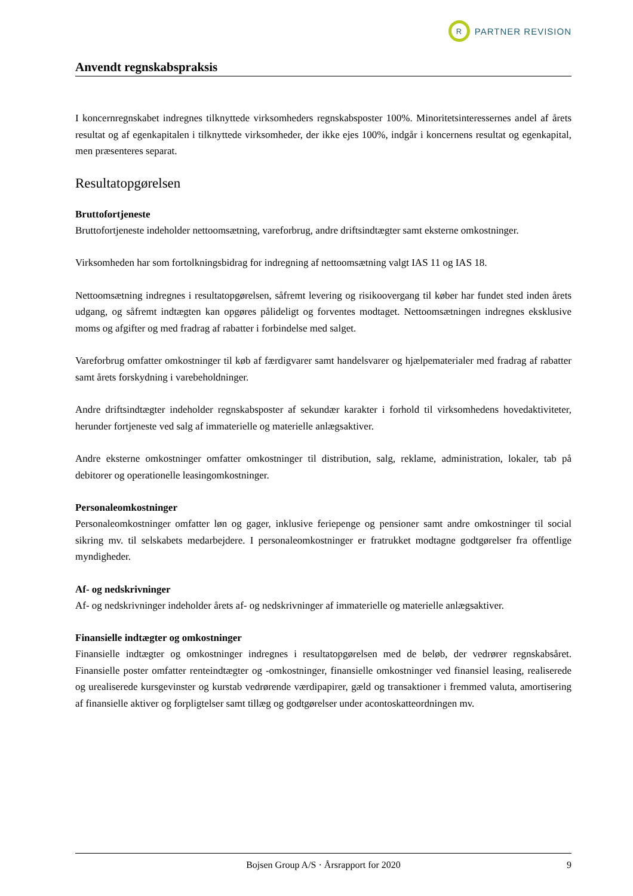R
PARTNER REVISION
Anvendt regnskabspraksis
I koncernregnskabet indregnes tilknyttede virksomheders regnskabsposter 100%. Minoritetsinteressernes andel af årets resultat og af egenkapitalen i tilknyttede virksomheder, der ikke ejes 100%, indgår i koncernens resultat og egenkapital, men præsenteres separat.
Resultatopgørelsen
Bruttofortjeneste
Bruttofortjeneste indeholder nettoomsætning, vareforbrug, andre driftsindtægter samt eksterne omkostninger.
Virksomheden har som fortolkningsbidrag for indregning af nettoomsætning valgt IAS 11 og IAS 18.
Nettoomsætning indregnes i resultatopgørelsen, såfremt levering og risikoovergang til køber har fundet sted inden årets udgang, og såfremt indtægten kan opgøres pålideligt og forventes modtaget. Nettoomsætningen indregnes eksklusive moms og afgifter og med fradrag af rabatter i forbindelse med salget.
Vareforbrug omfatter omkostninger til køb af færdigvarer samt handelsvarer og hjælpematerialer med fradrag af rabatter samt årets forskydning i varebeholdninger.
Andre driftsindtægter indeholder regnskabsposter af sekundær karakter i forhold til virksomhedens hovedaktiviteter, herunder fortjeneste ved salg af immaterielle og materielle anlægsaktiver.
Andre eksterne omkostninger omfatter omkostninger til distribution, salg, reklame, administration, lokaler, tab på debitorer og operationelle leasingomkostninger.
Personaleomkostninger
Personaleomkostninger omfatter løn og gager, inklusive feriepenge og pensioner samt andre omkostninger til social sikring mv. til selskabets medarbejdere. I personaleomkostninger er fratrukket modtagne godtgørelser fra offentlige myndigheder.
Af- og nedskrivninger
Af- og nedskrivninger indeholder årets af- og nedskrivninger af immaterielle og materielle anlægsaktiver.
Finansielle indtægter og omkostninger
Finansielle indtægter og omkostninger indregnes i resultatopgørelsen med de beløb, der vedrører regnskabsåret. Finansielle poster omfatter renteindtægter og -omkostninger, finansielle omkostninger ved finansiel leasing, realiserede og urealiserede kursgevinster og kurstab vedrørende værdipapirer, gæld og transaktioner i fremmed valuta, amortisering af finansielle aktiver og forpligtelser samt tillæg og godtgørelser under acontoskatteordningen mv.
Bojsen Group A/S · Årsrapport for 2020 9